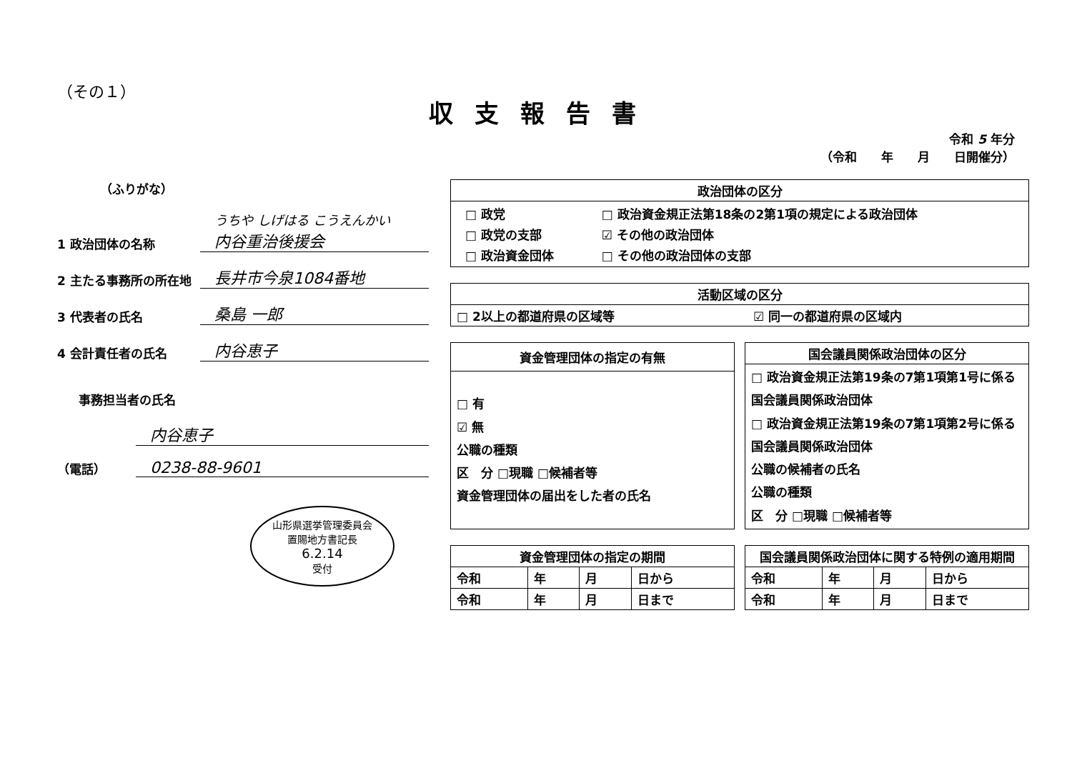（その１）
収支報告書
令和 5 年分
（令和　　年　　月　　日開催分）
（ふりがな）
1 政治団体の名称
うちや しげはる こうえんかい
内谷重治後援会
2 主たる事務所の所在地
長井市今泉1084番地
3 代表者の氏名
桑島 一郎
4 会計責任者の氏名
内谷恵子
事務担当者の氏名
内谷恵子
（電話）
0238-88-9601
山形県選挙管理委員会
置賜地方書記長
6.2.14
受付
| 政治団体の区分 |
| --- |
| / □ 政党 / □ 政治資金規正法第18条の2第1項の規定による政治団体 / / □ 政党の支部 / ☑ その他の政治団体 / / □ 政治資金団体 / □ その他の政治団体の支部 / |
| 活動区域の区分 | |
| --- | --- |
| □ 2以上の都道府県の区域等 | ☑ 同一の都道府県の区域内 |
| 資金管理団体の指定の有無 |
| --- |
| □ 有 ☑ 無 公職の種類 区 分 □現職 □候補者等 資金管理団体の届出をした者の氏名 |
| 国会議員関係政治団体の区分 |
| --- |
| □ 政治資金規正法第19条の7第1項第1号に係る国会議員関係政治団体 □ 政治資金規正法第19条の7第1項第2号に係る国会議員関係政治団体 公職の候補者の氏名 公職の種類 区 分 □現職 □候補者等 |
| 資金管理団体の指定の期間 | | | |
| --- | --- | --- | --- |
| 令和 | 年 | 月 | 日から |
| 令和 | 年 | 月 | 日まで |
| 国会議員関係政治団体に関する特例の適用期間 | | | |
| --- | --- | --- | --- |
| 令和 | 年 | 月 | 日から |
| 令和 | 年 | 月 | 日まで |